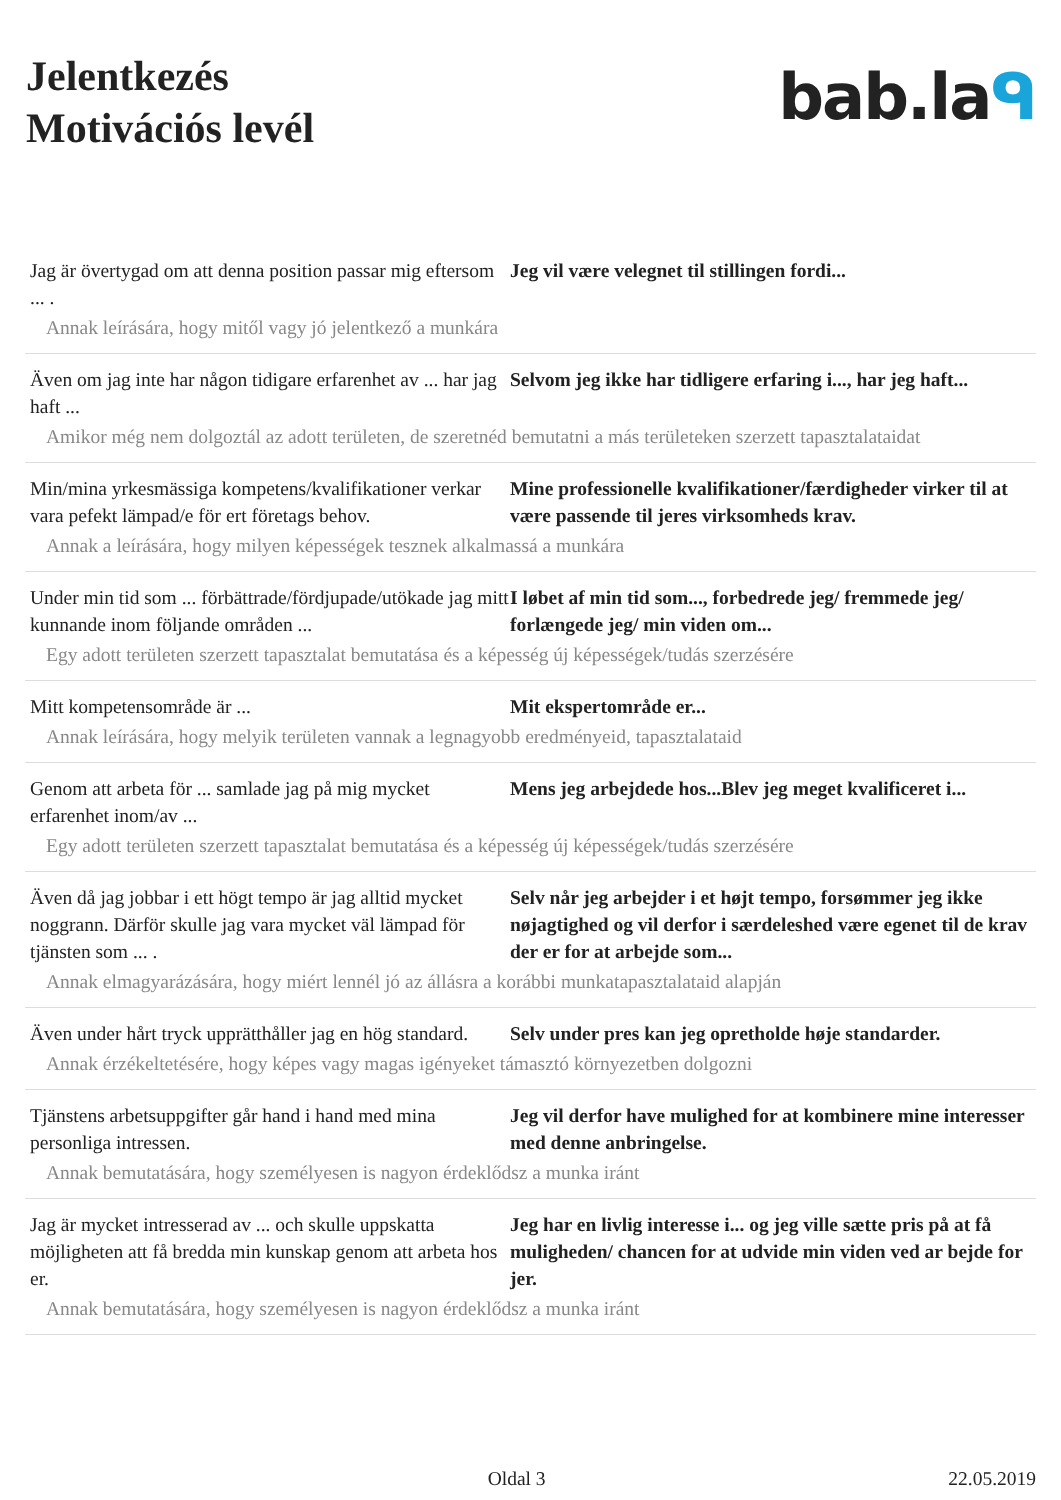Jelentkezés
Motivációs levél
bab.laᑫ
Jag är övertygad om att denna position passar mig eftersom ... .
Jeg vil være velegnet til stillingen fordi...
Annak leírására, hogy mitől vagy jó jelentkező a munkára
Även om jag inte har någon tidigare erfarenhet av ... har jag haft ...
Selvom jeg ikke har tidligere erfaring i..., har jeg haft...
Amikor még nem dolgoztál az adott területen, de szeretnéd bemutatni a más területeken szerzett tapasztalataidat
Min/mina yrkesmässiga kompetens/kvalifikationer verkar vara pefekt lämpad/e för ert företags behov.
Mine professionelle kvalifikationer/færdigheder virker til at være passende til jeres virksomheds krav.
Annak a leírására, hogy milyen képességek tesznek alkalmassá a munkára
Under min tid som ... förbättrade/fördjupade/utökade jag mitt kunnande inom följande områden ...
I løbet af min tid som..., forbedrede jeg/ fremmede jeg/ forlængede jeg/ min viden om...
Egy adott területen szerzett tapasztalat bemutatása és a képesség új képességek/tudás szerzésére
Mitt kompetensområde är ... Mit ekspertområde er...
Annak leírására, hogy melyik területen vannak a legnagyobb eredményeid, tapasztalataid
Genom att arbeta för ... samlade jag på mig mycket erfarenhet inom/av ...
Mens jeg arbejdede hos...Blev jeg meget kvalificeret i...
Egy adott területen szerzett tapasztalat bemutatása és a képesség új képességek/tudás szerzésére
Även då jag jobbar i ett högt tempo är jag alltid mycket noggrann. Därför skulle jag vara mycket väl lämpad för tjänsten som ... .
Selv når jeg arbejder i et højt tempo, forsømmer jeg ikke nøjagtighed og vil derfor i særdeleshed være egenet til de krav der er for at arbejde som...
Annak elmagyarázására, hogy miért lennél jó az állásra a korábbi munkatapasztalataid alapján
Även under hårt tryck upprätthåller jag en hög standard.
Selv under pres kan jeg opretholde høje standarder.
Annak érzékeltetésére, hogy képes vagy magas igényeket támasztó környezetben dolgozni
Tjänstens arbetsuppgifter går hand i hand med mina personliga intressen.
Jeg vil derfor have mulighed for at kombinere mine interesser med denne anbringelse.
Annak bemutatására, hogy személyesen is nagyon érdeklődsz a munka iránt
Jag är mycket intresserad av ... och skulle uppskatta möjligheten att få bredda min kunskap genom att arbeta hos er.
Jeg har en livlig interesse i... og jeg ville sætte pris på at få muligheden/ chancen for at udvide min viden ved ar bejde for jer.
Annak bemutatására, hogy személyesen is nagyon érdeklődsz a munka iránt
Oldal 3 22.05.2019